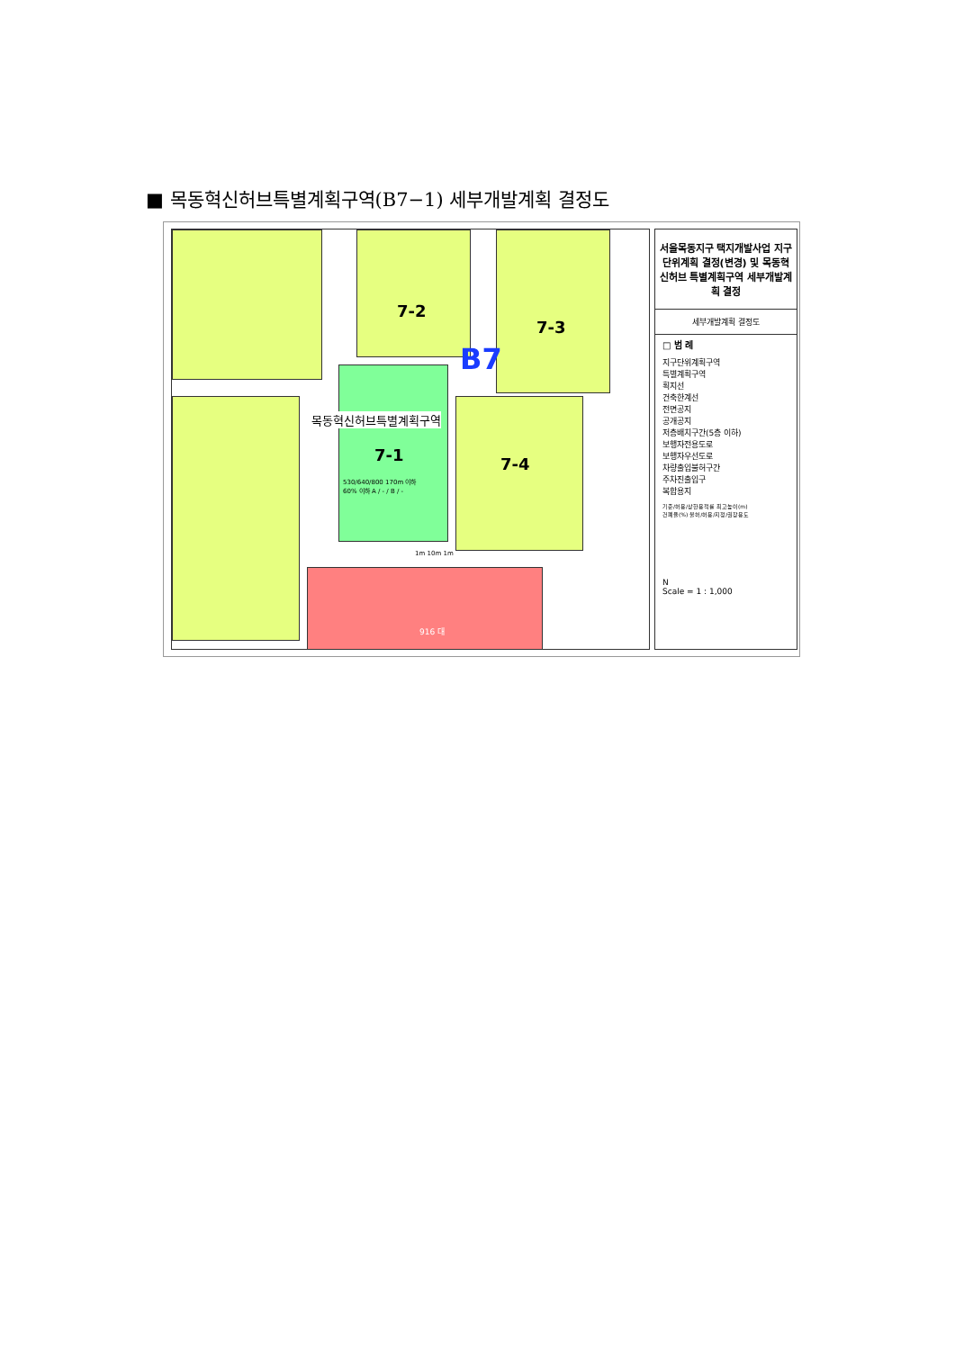■ 목동혁신허브특별계획구역(B7−1) 세부개발계획 결정도
7-2
7-3
B7
목동혁신허브특별계획구역
7-1 7-4
530/640/800 170m 이하
60% 이하 A / - / B / -
1m 10m 1m
916 대
서울목동지구 택지개발사업 지구단위계획 결정(변경) 및 목동혁신허브 특별계획구역 세부개발계획 결정
세부개발계획 결정도
□ 범 례
지구단위계획구역
특별계획구역
획지선
건축한계선
전면공지
공개공지
저층배치구간(5층 이하)
보행자전용도로
보행자우선도로
차량출입불허구간
주차진출입구
복합용지
기준/허용/상한용적률 최고높이(m)
건폐율(%) 불허/허용/지정/권장용도
N
Scale = 1 : 1,000